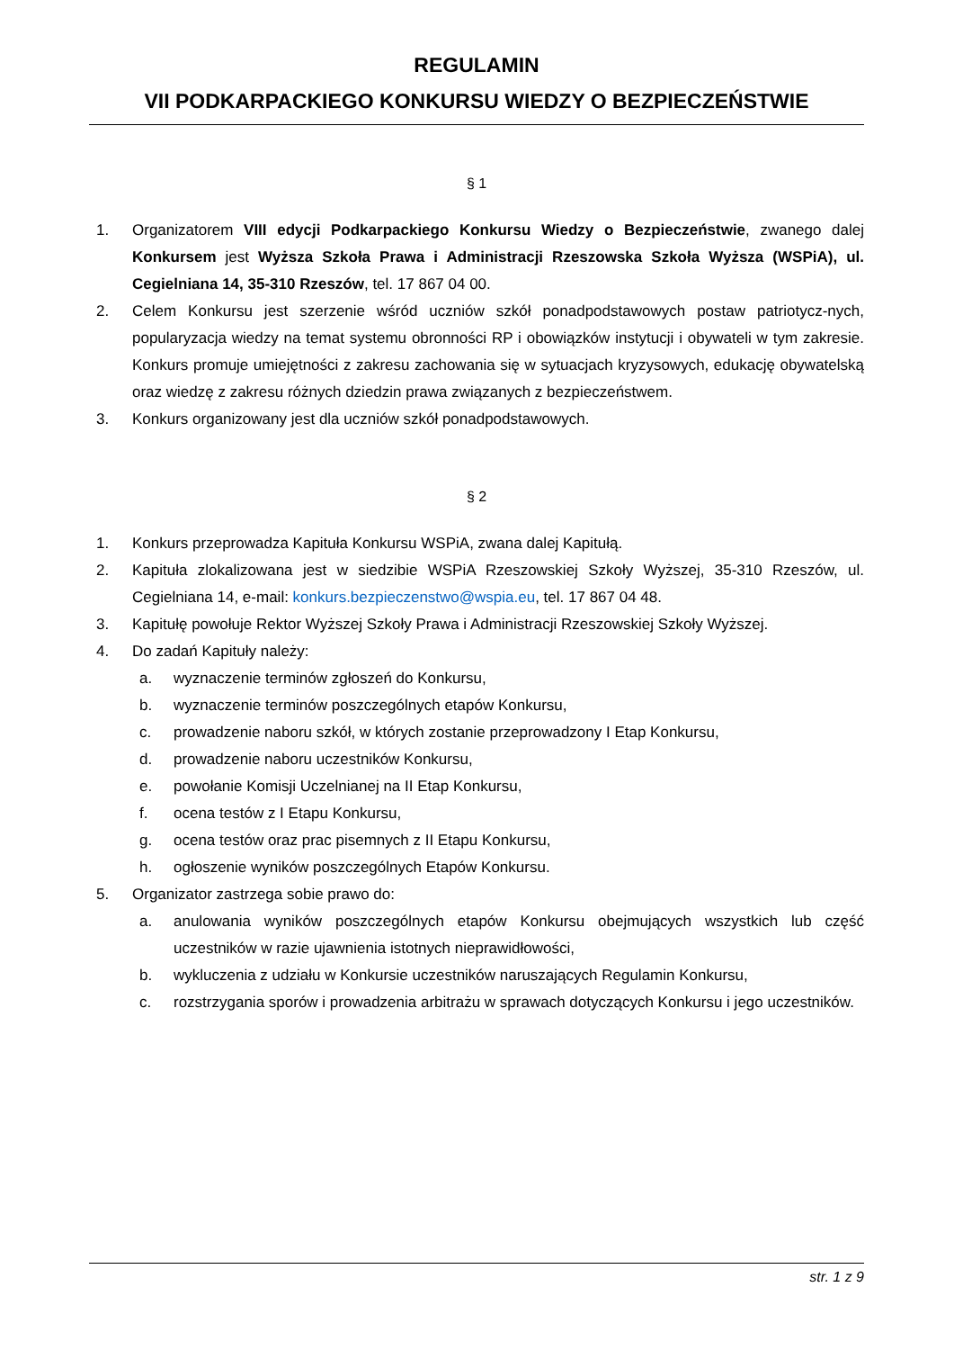REGULAMIN
VII PODKARPACKIEGO KONKURSU WIEDZY O BEZPIECZEŃSTWIE
§ 1
1. Organizatorem VIII edycji Podkarpackiego Konkursu Wiedzy o Bezpieczeństwie, zwanego dalej Konkursem jest Wyższa Szkoła Prawa i Administracji Rzeszowska Szkoła Wyższa (WSPiA), ul. Cegielniana 14, 35-310 Rzeszów, tel. 17 867 04 00.
2. Celem Konkursu jest szerzenie wśród uczniów szkół ponadpodstawowych postaw patriotycz-nych, popularyzacja wiedzy na temat systemu obronności RP i obowiązków instytucji i obywateli w tym zakresie. Konkurs promuje umiejętności z zakresu zachowania się w sytuacjach kryzysowych, edukację obywatelską oraz wiedzę z zakresu różnych dziedzin prawa związanych z bezpieczeństwem.
3. Konkurs organizowany jest dla uczniów szkół ponadpodstawowych.
§ 2
1. Konkurs przeprowadza Kapituła Konkursu WSPiA, zwana dalej Kapitułą.
2. Kapituła zlokalizowana jest w siedzibie WSPiA Rzeszowskiej Szkoły Wyższej, 35-310 Rzeszów, ul. Cegielniana 14, e-mail: konkurs.bezpieczenstwo@wspia.eu, tel. 17 867 04 48.
3. Kapitułę powołuje Rektor Wyższej Szkoły Prawa i Administracji Rzeszowskiej Szkoły Wyższej.
4. Do zadań Kapituły należy:
a. wyznaczenie terminów zgłoszeń do Konkursu,
b. wyznaczenie terminów poszczególnych etapów Konkursu,
c. prowadzenie naboru szkół, w których zostanie przeprowadzony I Etap Konkursu,
d. prowadzenie naboru uczestników Konkursu,
e. powołanie Komisji Uczelnianej na II Etap Konkursu,
f. ocena testów z I Etapu Konkursu,
g. ocena testów oraz prac pisemnych z II Etapu Konkursu,
h. ogłoszenie wyników poszczególnych Etapów Konkursu.
5. Organizator zastrzega sobie prawo do:
a. anulowania wyników poszczególnych etapów Konkursu obejmujących wszystkich lub część uczestników w razie ujawnienia istotnych nieprawidłowości,
b. wykluczenia z udziału w Konkursie uczestników naruszających Regulamin Konkursu,
c. rozstrzygania sporów i prowadzenia arbitrażu w sprawach dotyczących Konkursu i jego uczestników.
str. 1 z 9